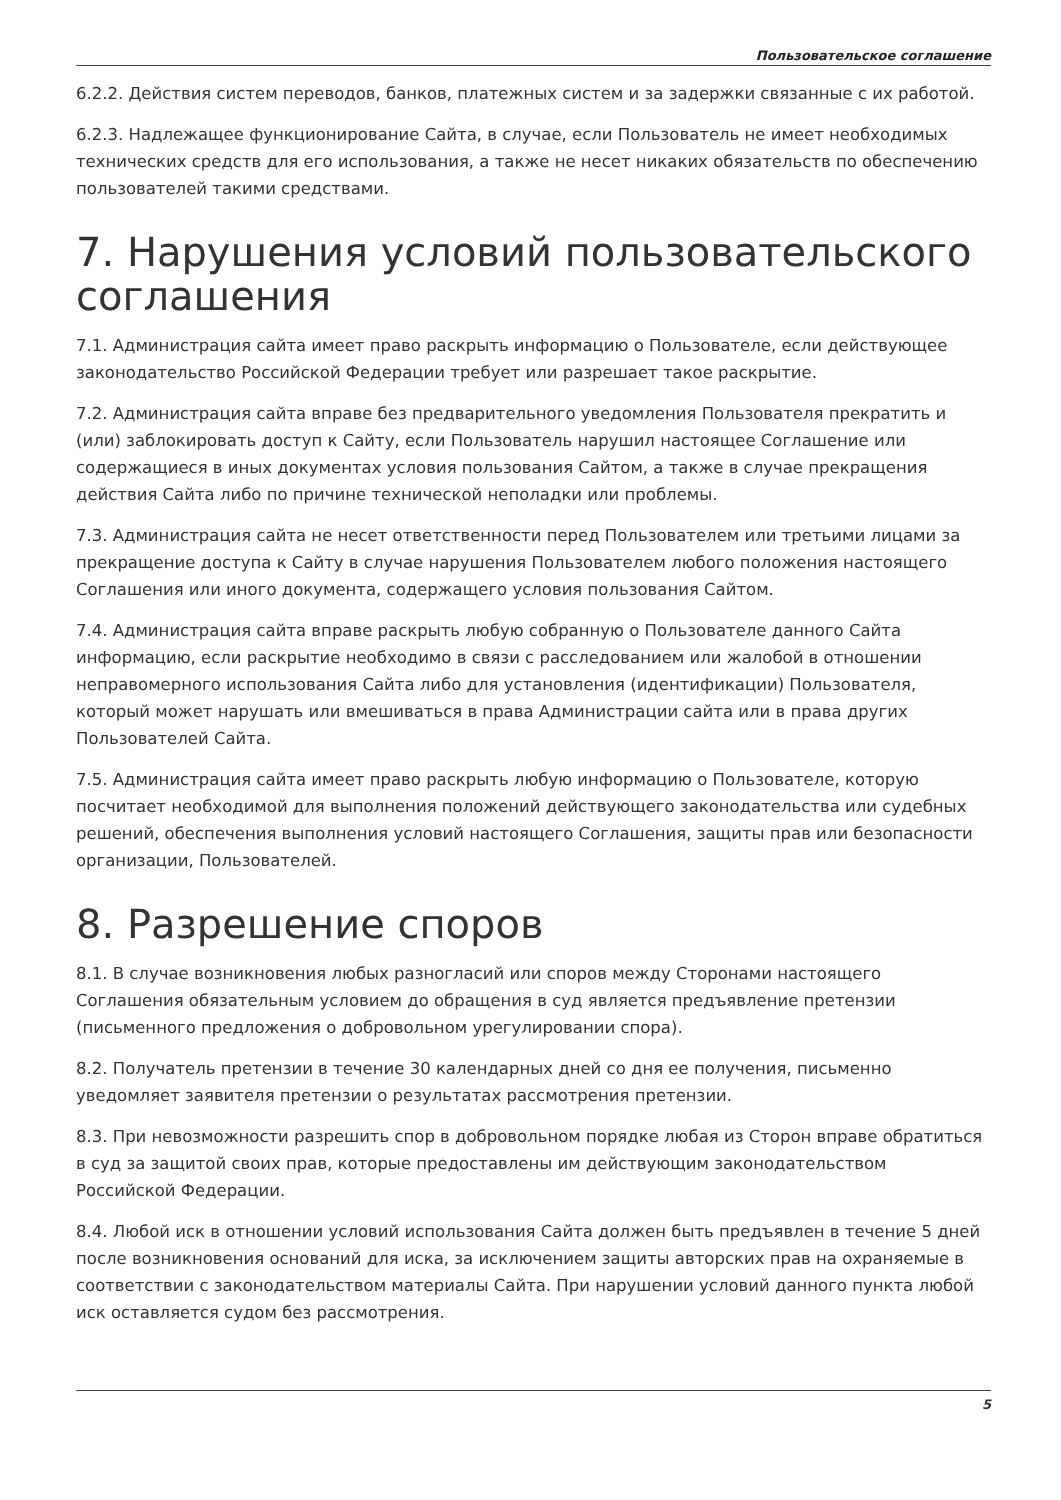Пользовательское соглашение
6.2.2. Действия систем переводов, банков, платежных систем и за задержки связанные с их работой.
6.2.3. Надлежащее функционирование Сайта, в случае, если Пользователь не имеет необходимых технических средств для его использования, а также не несет никаких обязательств по обеспечению пользователей такими средствами.
7. Нарушения условий пользовательского соглашения
7.1. Администрация сайта имеет право раскрыть информацию о Пользователе, если действующее законодательство Российской Федерации требует или разрешает такое раскрытие.
7.2. Администрация сайта вправе без предварительного уведомления Пользователя прекратить и (или) заблокировать доступ к Сайту, если Пользователь нарушил настоящее Соглашение или содержащиеся в иных документах условия пользования Сайтом, а также в случае прекращения действия Сайта либо по причине технической неполадки или проблемы.
7.3. Администрация сайта не несет ответственности перед Пользователем или третьими лицами за прекращение доступа к Сайту в случае нарушения Пользователем любого положения настоящего Соглашения или иного документа, содержащего условия пользования Сайтом.
7.4. Администрация сайта вправе раскрыть любую собранную о Пользователе данного Сайта информацию, если раскрытие необходимо в связи с расследованием или жалобой в отношении неправомерного использования Сайта либо для установления (идентификации) Пользователя, который может нарушать или вмешиваться в права Администрации сайта или в права других Пользователей Сайта.
7.5. Администрация сайта имеет право раскрыть любую информацию о Пользователе, которую посчитает необходимой для выполнения положений действующего законодательства или судебных решений, обеспечения выполнения условий настоящего Соглашения, защиты прав или безопасности организации, Пользователей.
8. Разрешение споров
8.1. В случае возникновения любых разногласий или споров между Сторонами настоящего Соглашения обязательным условием до обращения в суд является предъявление претензии (письменного предложения о добровольном урегулировании спора).
8.2. Получатель претензии в течение 30 календарных дней со дня ее получения, письменно уведомляет заявителя претензии о результатах рассмотрения претензии.
8.3. При невозможности разрешить спор в добровольном порядке любая из Сторон вправе обратиться в суд за защитой своих прав, которые предоставлены им действующим законодательством Российской Федерации.
8.4. Любой иск в отношении условий использования Сайта должен быть предъявлен в течение 5 дней после возникновения оснований для иска, за исключением защиты авторских прав на охраняемые в соответствии с законодательством материалы Сайта. При нарушении условий данного пункта любой иск оставляется судом без рассмотрения.
5